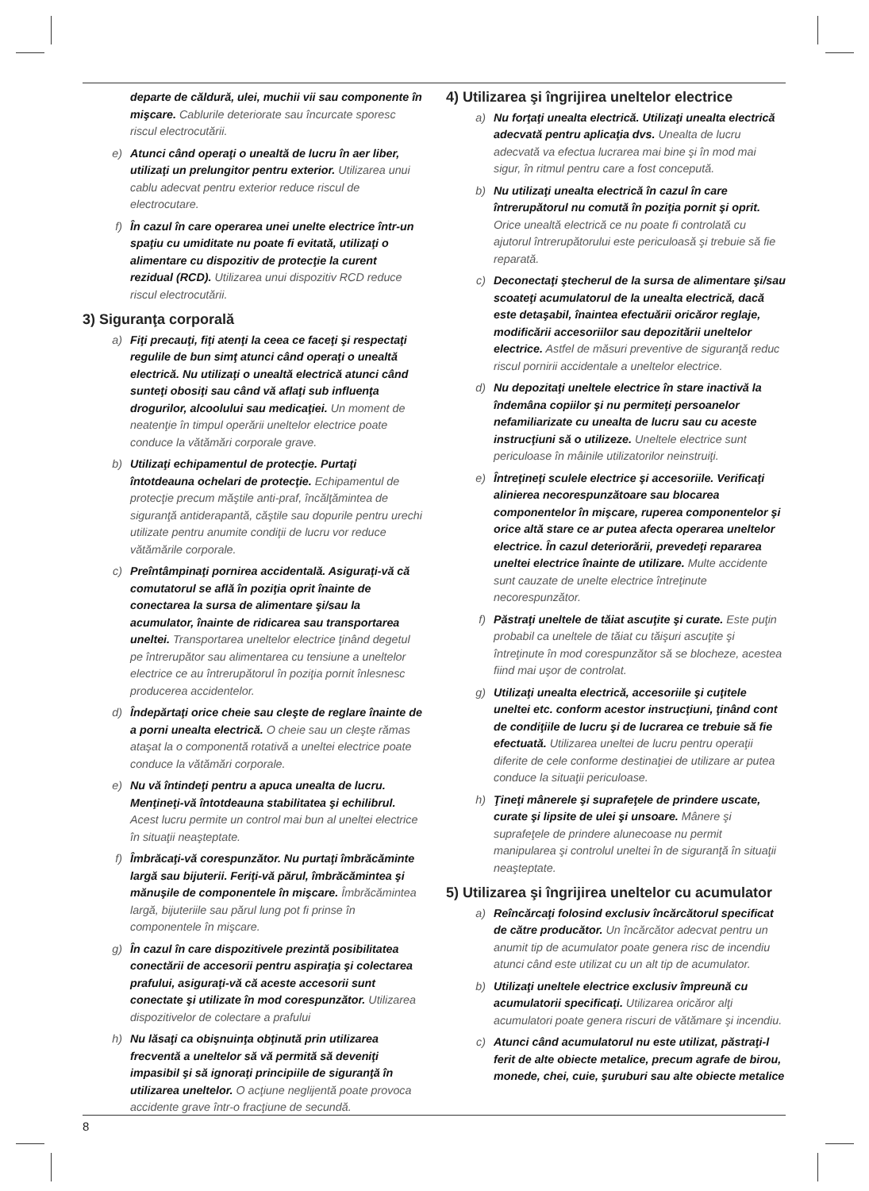departe de căldură, ulei, muchii vii sau componente în mişcare. Cablurile deteriorate sau încurcate sporesc riscul electrocutării.
e) Atunci când operaţi o unealtă de lucru în aer liber, utilizaţi un prelungitor pentru exterior. Utilizarea unui cablu adecvat pentru exterior reduce riscul de electrocutare.
f) În cazul în care operarea unei unelte electrice într-un spaţiu cu umiditate nu poate fi evitată, utilizaţi o alimentare cu dispozitiv de protecţie la curent rezidual (RCD). Utilizarea unui dispozitiv RCD reduce riscul electrocutării.
3) Siguranţa corporală
a) Fiţi precauţi, fiţi atenţi la ceea ce faceţi şi respectaţi regulile de bun simţ atunci când operaţi o unealtă electrică. Nu utilizaţi o unealtă electrică atunci când sunteţi obosiţi sau când vă aflaţi sub influenţa drogurilor, alcoolului sau medicaţiei. Un moment de neatenţie în timpul operării uneltelor electrice poate conduce la vătămări corporale grave.
b) Utilizaţi echipamentul de protecţie. Purtaţi întotdeauna ochelari de protecţie. Echipamentul de protecţie precum măştile anti-praf, încălţămintea de siguranţă antiderapantă, căştile sau dopurile pentru urechi utilizate pentru anumite condiţii de lucru vor reduce vătămările corporale.
c) Preîntâmpinaţi pornirea accidentală. Asiguraţi-vă că comutatorul se află în poziţia oprit înainte de conectarea la sursa de alimentare şi/sau la acumulator, înainte de ridicarea sau transportarea uneltei. Transportarea uneltelor electrice ţinând degetul pe întrerupător sau alimentarea cu tensiune a uneltelor electrice ce au întrerupătorul în poziţia pornit înlesnesc producerea accidentelor.
d) Îndepărtaţi orice cheie sau cleşte de reglare înainte de a porni unealta electrică. O cheie sau un cleşte rămas ataşat la o componentă rotativă a uneltei electrice poate conduce la vătămări corporale.
e) Nu vă întindeţi pentru a apuca unealta de lucru. Menţineţi-vă întotdeauna stabilitatea şi echilibrul. Acest lucru permite un control mai bun al uneltei electrice în situaţii neaşteptate.
f) Îmbrăcaţi-vă corespunzător. Nu purtaţi îmbrăcăminte largă sau bijuterii. Feriţi-vă părul, îmbrăcămintea şi mănuşile de componentele în mişcare. Îmbrăcămintea largă, bijuteriile sau părul lung pot fi prinse în componentele în mişcare.
g) În cazul în care dispozitivele prezintă posibilitatea conectării de accesorii pentru aspiraţia şi colectarea prafului, asiguraţi-vă că aceste accesorii sunt conectate şi utilizate în mod corespunzător. Utilizarea dispozitivelor de colectare a prafului
h) Nu lăsaţi ca obişnuinţa obţinută prin utilizarea frecventă a uneltelor să vă permită să deveniţi impasibil şi să ignoraţi principiile de siguranţă în utilizarea uneltelor. O acţiune neglijentă poate provoca accidente grave într-o fracţiune de secundă.
4) Utilizarea şi îngrijirea uneltelor electrice
a) Nu forţaţi unealta electrică. Utilizaţi unealta electrică adecvată pentru aplicaţia dvs. Unealta de lucru adecvată va efectua lucrarea mai bine şi în mod mai sigur, în ritmul pentru care a fost concepută.
b) Nu utilizaţi unealta electrică în cazul în care întrerupătorul nu comută în poziţia pornit şi oprit. Orice unealtă electrică ce nu poate fi controlată cu ajutorul întrerupătorului este periculoasă şi trebuie să fie reparată.
c) Deconectaţi ştecherul de la sursa de alimentare şi/sau scoateţi acumulatorul de la unealta electrică, dacă este detaşabil, înaintea efectuării oricăror reglaje, modificării accesoriilor sau depozitării uneltelor electrice. Astfel de măsuri preventive de siguranţă reduc riscul pornirii accidentale a uneltelor electrice.
d) Nu depozitaţi uneltele electrice în stare inactivă la îndemâna copiilor şi nu permiteţi persoanelor nefamiliarizate cu unealta de lucru sau cu aceste instrucţiuni să o utilizeze. Uneltele electrice sunt periculoase în mâinile utilizatorilor neinstruiţi.
e) Întreţineţi sculele electrice şi accesoriile. Verificaţi alinierea necorespunzătoare sau blocarea componentelor în mişcare, ruperea componentelor şi orice altă stare ce ar putea afecta operarea uneltelor electrice. În cazul deteriorării, prevedeţi repararea uneltei electrice înainte de utilizare. Multe accidente sunt cauzate de unelte electrice întreţinute necorespunzător.
f) Păstraţi uneltele de tăiat ascuţite şi curate. Este puţin probabil ca uneltele de tăiat cu tăişuri ascuţite şi întreţinute în mod corespunzător să se blocheze, acestea fiind mai uşor de controlat.
g) Utilizaţi unealta electrică, accesoriile şi cuţitele uneltei etc. conform acestor instrucţiuni, ţinând cont de condiţiile de lucru şi de lucrarea ce trebuie să fie efectuată. Utilizarea uneltei de lucru pentru operaţii diferite de cele conforme destinaţiei de utilizare ar putea conduce la situaţii periculoase.
h) Ţineţi mânerele şi suprafeţele de prindere uscate, curate şi lipsite de ulei şi unsoare. Mânere şi suprafeţele de prindere alunecoase nu permit manipularea şi controlul uneltei în de siguranţă în situaţii neaşteptate.
5) Utilizarea şi îngrijirea uneltelor cu acumulator
a) Reîncărcaţi folosind exclusiv încărcătorul specificat de către producător. Un încărcător adecvat pentru un anumit tip de acumulator poate genera risc de incendiu atunci când este utilizat cu un alt tip de acumulator.
b) Utilizaţi uneltele electrice exclusiv împreună cu acumulatorii specificaţi. Utilizarea oricăror alţi acumulatori poate genera riscuri de vătămare şi incendiu.
c) Atunci când acumulatorul nu este utilizat, păstraţi-l ferit de alte obiecte metalice, precum agrafe de birou, monede, chei, cuie, şuruburi sau alte obiecte metalice
8